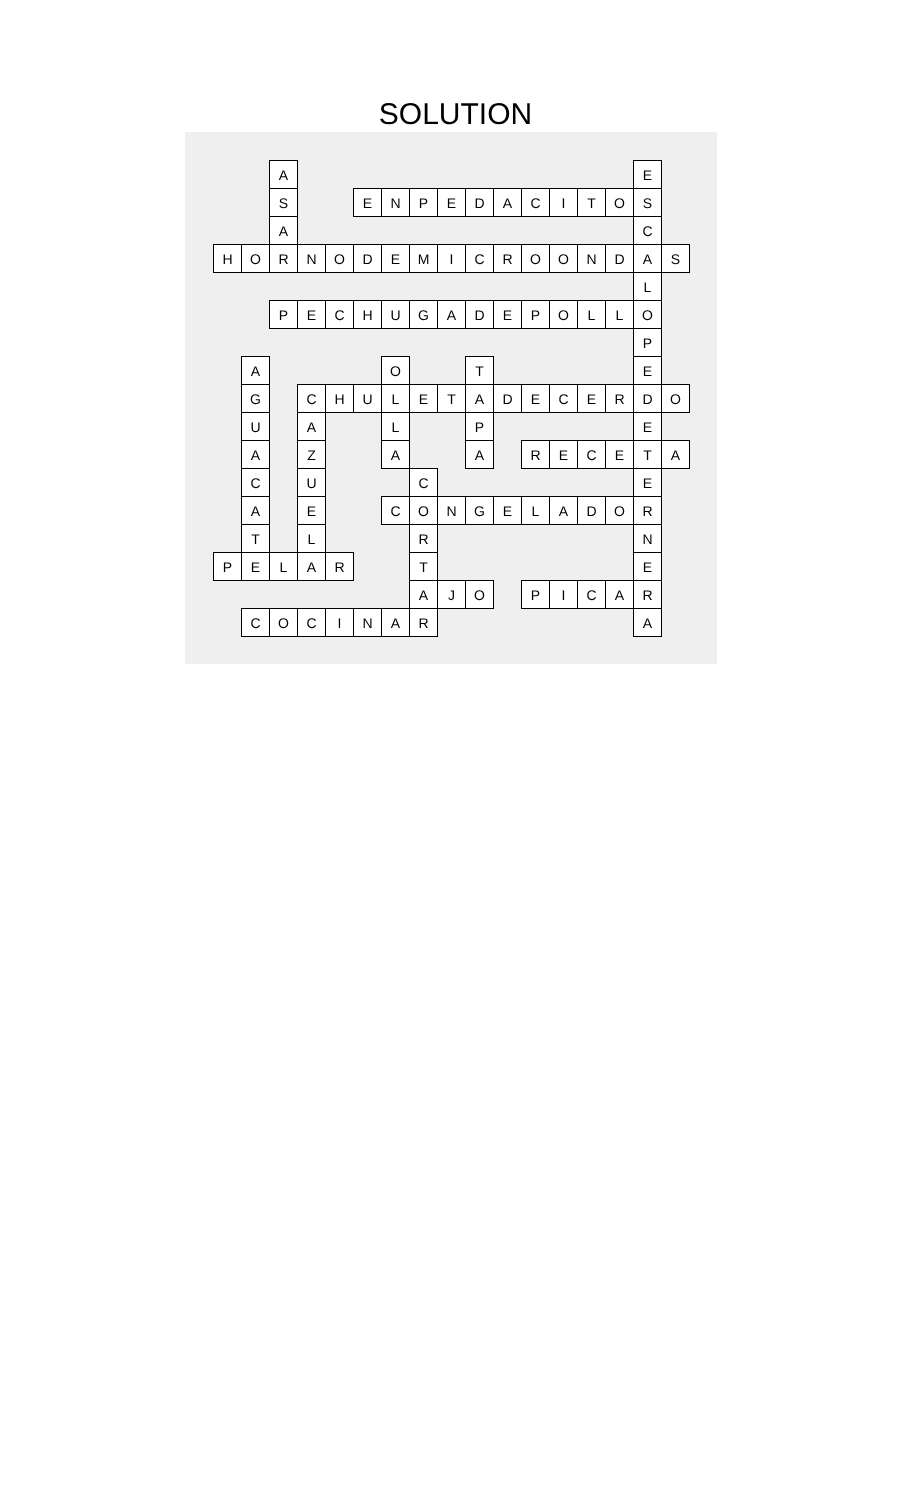SOLUTION
| | | A | | | | | | | | | | | | | E | |
| | | S | | | E | N | P | E | D | A | C | I | T | O | S | |
| | | A | | | | | | | | | | | | | C | |
| H | O | R | N | O | D | E | M | I | C | R | O | O | N | D | A | S |
| | | | | | | | | | | | | | | | L | |
| | | P | E | C | H | U | G | A | D | E | P | O | L | L | O | |
| | | | | | | | | | | | | | | | P | |
| | A | | | | | O | | | T | | | | | | E | |
| | G | | C | H | U | L | E | T | A | D | E | C | E | R | D | O |
| | U | | A | | | L | | | P | | | | | | E | |
| | A | | Z | | | A | | | A | | R | E | C | E | T | A |
| | C | | U | | | | C | | | | | | | | E | |
| | A | | E | | | C | O | N | G | E | L | A | D | O | R | |
| | T | | L | | | | R | | | | | | | | N | |
| P | E | L | A | R | | | T | | | | | | | | E | |
| | | | | | | | A | J | O | | P | I | C | A | R | |
| | C | O | C | I | N | A | R | | | | | | | | A | |